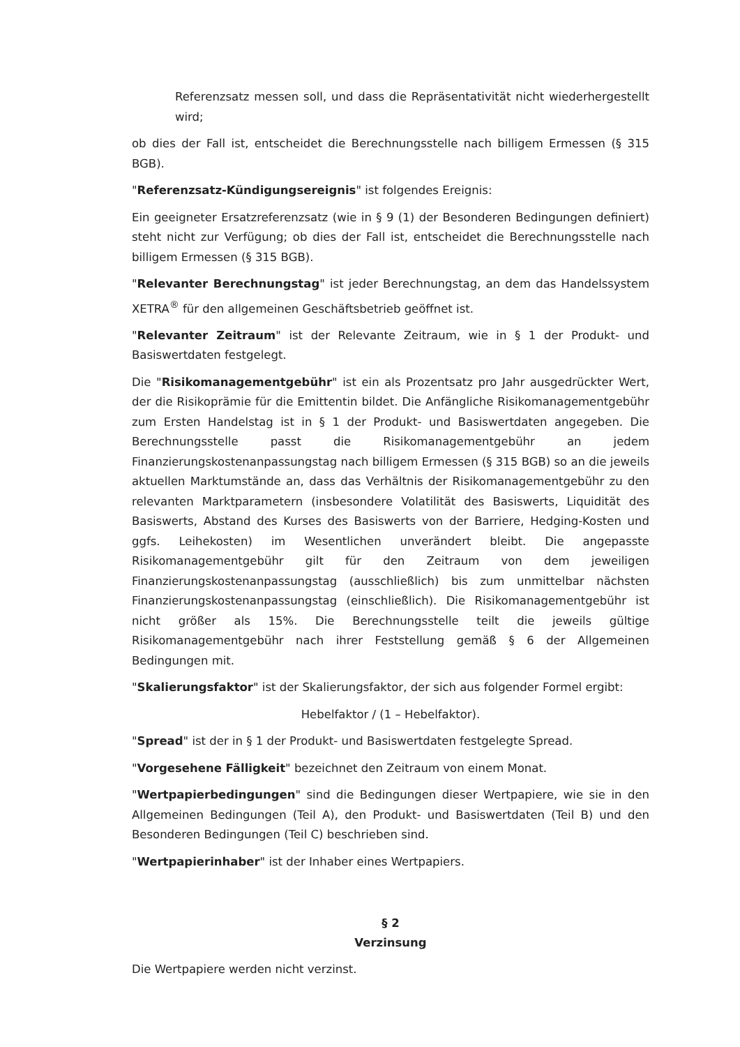Referenzsatz messen soll, und dass die Repräsentativität nicht wiederhergestellt wird;
ob dies der Fall ist, entscheidet die Berechnungsstelle nach billigem Ermessen (§ 315 BGB).
"Referenzsatz-Kündigungsereignis" ist folgendes Ereignis:
Ein geeigneter Ersatzreferenzsatz (wie in § 9 (1) der Besonderen Bedingungen definiert) steht nicht zur Verfügung; ob dies der Fall ist, entscheidet die Berechnungsstelle nach billigem Ermessen (§ 315 BGB).
"Relevanter Berechnungstag" ist jeder Berechnungstag, an dem das Handelssystem XETRA<sup>®</sup> für den allgemeinen Geschäftsbetrieb geöffnet ist.
"Relevanter Zeitraum" ist der Relevante Zeitraum, wie in § 1 der Produkt- und Basiswertdaten festgelegt.
Die "Risikomanagementgebühr" ist ein als Prozentsatz pro Jahr ausgedrückter Wert, der die Risikoprämie für die Emittentin bildet. Die Anfängliche Risikomanagementgebühr zum Ersten Handelstag ist in § 1 der Produkt- und Basiswertdaten angegeben. Die Berechnungsstelle passt die Risikomanagementgebühr an jedem Finanzierungskostenanpassungstag nach billigem Ermessen (§ 315 BGB) so an die jeweils aktuellen Marktumstände an, dass das Verhältnis der Risikomanagementgebühr zu den relevanten Marktparametern (insbesondere Volatilität des Basiswerts, Liquidität des Basiswerts, Abstand des Kurses des Basiswerts von der Barriere, Hedging-Kosten und ggfs. Leihekosten) im Wesentlichen unverändert bleibt. Die angepasste Risikomanagementgebühr gilt für den Zeitraum von dem jeweiligen Finanzierungskostenanpassungstag (ausschließlich) bis zum unmittelbar nächsten Finanzierungskostenanpassungstag (einschließlich). Die Risikomanagementgebühr ist nicht größer als 15%. Die Berechnungsstelle teilt die jeweils gültige Risikomanagementgebühr nach ihrer Feststellung gemäß § 6 der Allgemeinen Bedingungen mit.
"Skalierungsfaktor" ist der Skalierungsfaktor, der sich aus folgender Formel ergibt:
Hebelfaktor / (1 – Hebelfaktor).
"Spread" ist der in § 1 der Produkt- und Basiswertdaten festgelegte Spread.
"Vorgesehene Fälligkeit" bezeichnet den Zeitraum von einem Monat.
"Wertpapierbedingungen" sind die Bedingungen dieser Wertpapiere, wie sie in den Allgemeinen Bedingungen (Teil A), den Produkt- und Basiswertdaten (Teil B) und den Besonderen Bedingungen (Teil C) beschrieben sind.
"Wertpapierinhaber" ist der Inhaber eines Wertpapiers.
§ 2
Verzinsung
Die Wertpapiere werden nicht verzinst.